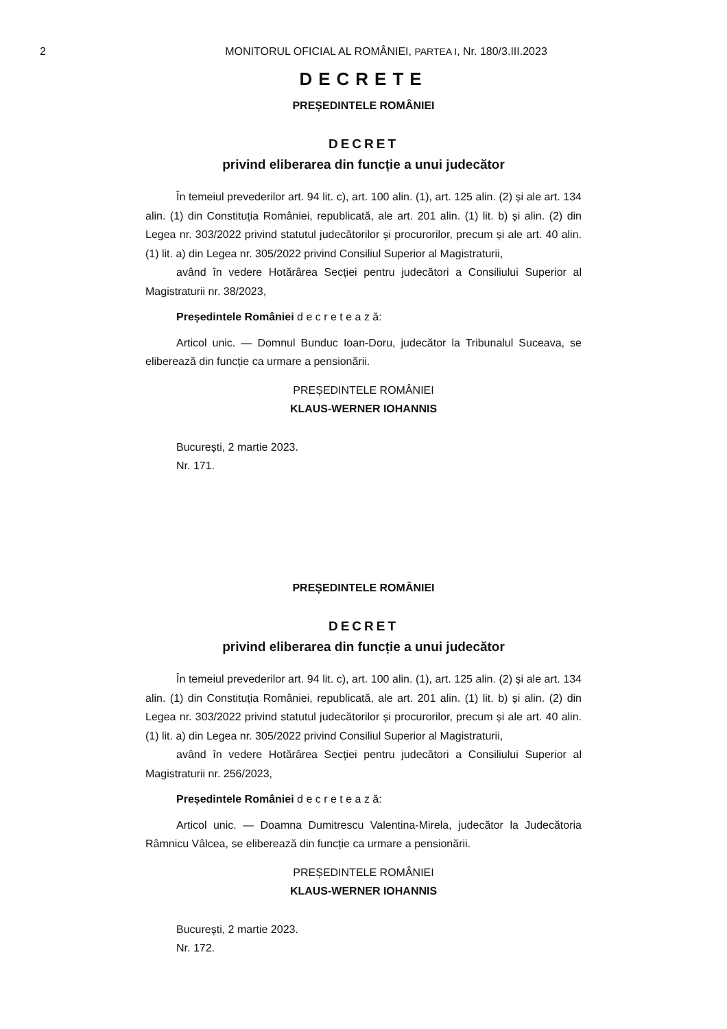2 MONITORUL OFICIAL AL ROMÂNIEI, PARTEA I, Nr. 180/3.III.2023
DECRETE
PREȘEDINTELE ROMÂNIEI
DECRET
privind eliberarea din funcție a unui judecător
În temeiul prevederilor art. 94 lit. c), art. 100 alin. (1), art. 125 alin. (2) și ale art. 134 alin. (1) din Constituția României, republicată, ale art. 201 alin. (1) lit. b) și alin. (2) din Legea nr. 303/2022 privind statutul judecătorilor și procurorilor, precum și ale art. 40 alin. (1) lit. a) din Legea nr. 305/2022 privind Consiliul Superior al Magistraturii,
având în vedere Hotărârea Secției pentru judecători a Consiliului Superior al Magistraturii nr. 38/2023,
Președintele României d e c r e t e a z ă:
Articol unic. — Domnul Bunduc Ioan-Doru, judecător la Tribunalul Suceava, se eliberează din funcție ca urmare a pensionării.
PREȘEDINTELE ROMÂNIEI
KLAUS-WERNER IOHANNIS
București, 2 martie 2023.
Nr. 171.
PREȘEDINTELE ROMÂNIEI
DECRET
privind eliberarea din funcție a unui judecător
În temeiul prevederilor art. 94 lit. c), art. 100 alin. (1), art. 125 alin. (2) și ale art. 134 alin. (1) din Constituția României, republicată, ale art. 201 alin. (1) lit. b) și alin. (2) din Legea nr. 303/2022 privind statutul judecătorilor și procurorilor, precum și ale art. 40 alin. (1) lit. a) din Legea nr. 305/2022 privind Consiliul Superior al Magistraturii,
având în vedere Hotărârea Secției pentru judecători a Consiliului Superior al Magistraturii nr. 256/2023,
Președintele României d e c r e t e a z ă:
Articol unic. — Doamna Dumitrescu Valentina-Mirela, judecător la Judecătoria Râmnicu Vâlcea, se eliberează din funcție ca urmare a pensionării.
PREȘEDINTELE ROMÂNIEI
KLAUS-WERNER IOHANNIS
București, 2 martie 2023.
Nr. 172.